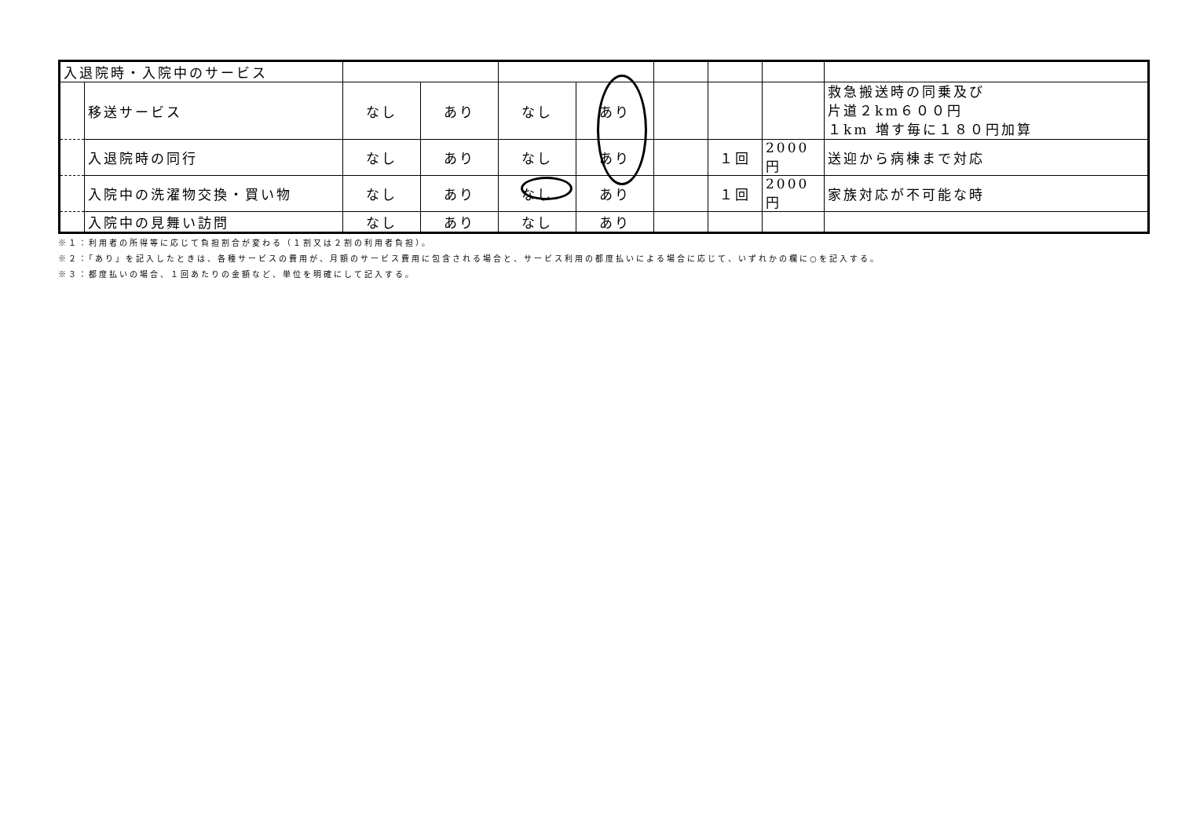| 入退院時・入院中のサービス | | | | | | | | | |
| | 移送サービス | なし | あり | なし | あり | | | | 救急搬送時の同乗及び 片道２km６００円 １km 増す毎に１８０円加算 |
| | 入退院時の同行 | なし | あり | なし | あり | | １回 | 2000 円 | 送迎から病棟まで対応 |
| | 入院中の洗濯物交換・買い物 | なし | あり | なし | あり | | １回 | 2000 円 | 家族対応が不可能な時 |
| | 入院中の見舞い訪問 | なし | あり | なし | あり | | | | |
※１：利用者の所得等に応じて負担割合が変わる（１割又は２割の利用者負担）。
※２：「あり」を記入したときは、各種サービスの費用が、月額のサービス費用に包含される場合と、サービス利用の都度払いによる場合に応じて、いずれかの欄に○を記入する。
※３：都度払いの場合、１回あたりの金額など、単位を明確にして記入する。